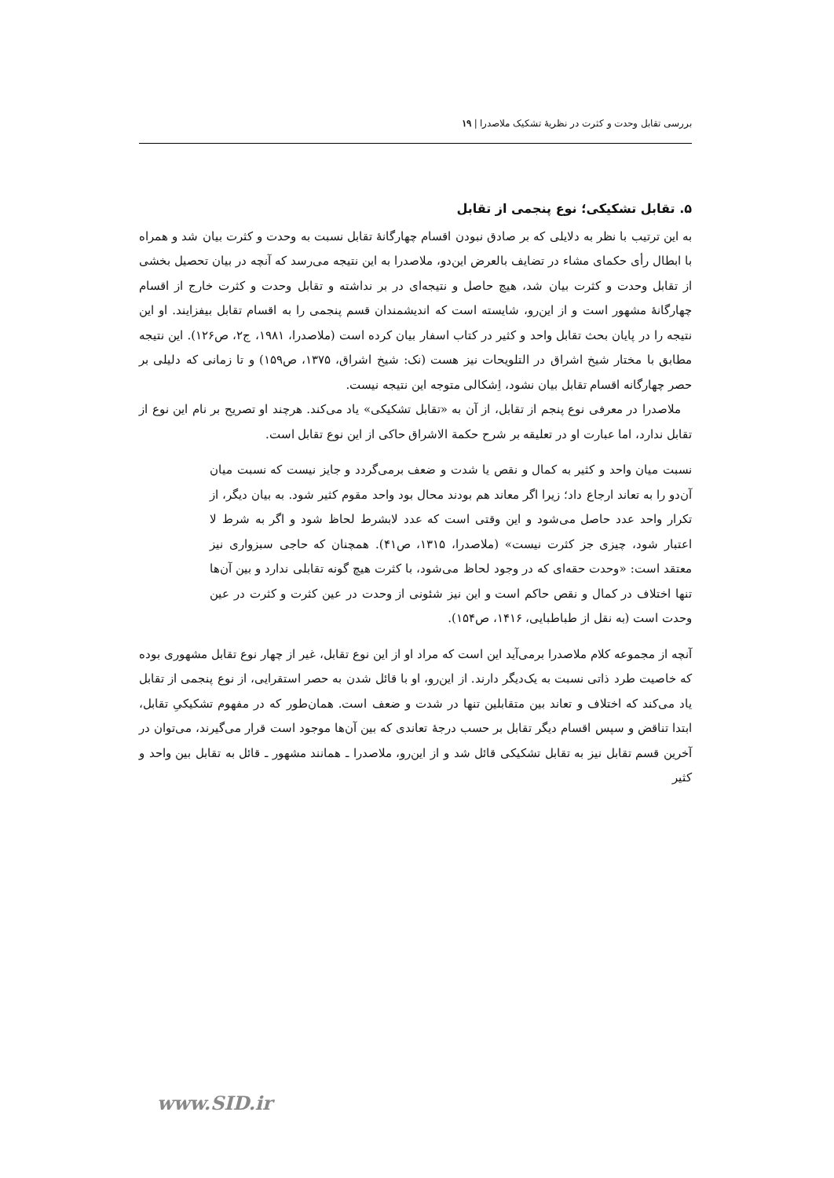بررسی تقابل وحدت و کثرت در نظریهٔ تشکیک ملاصدرا | ۱۹
۵. تقابل تشکیکی؛ نوع پنجمی از تقابل
به این ترتیب با نظر به دلایلی که بر صادق نبودن اقسام چهارگانهٔ تقابل نسبت به وحدت و کثرت بیان شد و همراه با ابطال رأی حکمای مشاء در تضایف بالعرض این‌دو، ملاصدرا به این نتیجه می‌رسد که آنچه در بیان تحصیل بخشی از تقابل وحدت و کثرت بیان شد، هیچ حاصل و نتیجه‌ای در بر نداشته و تقابل وحدت و کثرت خارج از اقسام چهارگانهٔ مشهور است و از این‌رو، شایسته است که اندیشمندان قسم پنجمی را به اقسام تقابل بیفزایند. او این نتیجه را در پایان بحث تقابل واحد و کثیر در کتاب اسفار بیان کرده است (ملاصدرا، ۱۹۸۱، ج۲، ص۱۲۶). این نتیجه مطابق با مختار شیخ اشراق در التلویحات نیز هست (نک: شیخ اشراق، ۱۳۷۵، ص۱۵۹) و تا زمانی که دلیلی بر حصر چهارگانه اقسام تقابل بیان نشود، اِشکالی متوجه این نتیجه نیست.
ملاصدرا در معرفی نوع پنجم از تقابل، از آن به «تقابل تشکیکی» یاد می‌کند. هرچند او تصریح بر نام این نوع از تقابل ندارد، اما عبارت او در تعلیقه بر شرح حکمة الاشراق حاکی از این نوع تقابل است.
نسبت میان واحد و کثیر به کمال و نقص یا شدت و ضعف برمی‌گردد و جایز نیست که نسبت میان آن‌دو را به تعاند ارجاع داد؛ زیرا اگر معاند هم بودند محال بود واحد مقوم کثیر شود. به بیان دیگر، از تکرار واحد عدد حاصل می‌شود و این وقتی است که عدد لابشرط لحاظ شود و اگر به شرط لا اعتبار شود، چیزی جز کثرت نیست» (ملاصدرا، ۱۳۱۵، ص۴۱). همچنان که حاجی سبزواری نیز معتقد است: «وحدت حقه‌ای که در وجود لحاظ می‌شود، با کثرت هیچ گونه تقابلی ندارد و بین آن‌ها تنها اختلاف در کمال و نقص حاکم است و این نیز شئونی از وحدت در عین کثرت و کثرت در عین وحدت است (به نقل از طباطبایی، ۱۴۱۶، ص۱۵۴).
آنچه از مجموعه کلام ملاصدرا برمی‌آید این است که مراد او از این نوع تقابل، غیر از چهار نوع تقابل مشهوری بوده که خاصیت طرد ذاتی نسبت به یک‌دیگر دارند. از این‌رو، او با قائل شدن به حصر استقرایی، از نوع پنجمی از تقابل یاد می‌کند که اختلاف و تعاند بین متقابلین تنها در شدت و ضعف است. همان‌طور که در مفهوم تشکیکیِ تقابل، ابتدا تناقض و سپس اقسام دیگر تقابل بر حسب درجهٔ تعاندی که بین آن‌ها موجود است قرار می‌گیرند، می‌توان در آخرین قسم تقابل نیز به تقابل تشکیکی قائل شد و از این‌رو، ملاصدرا ـ همانند مشهور ـ قائل به تقابل بین واحد و کثیر
www.SID.ir